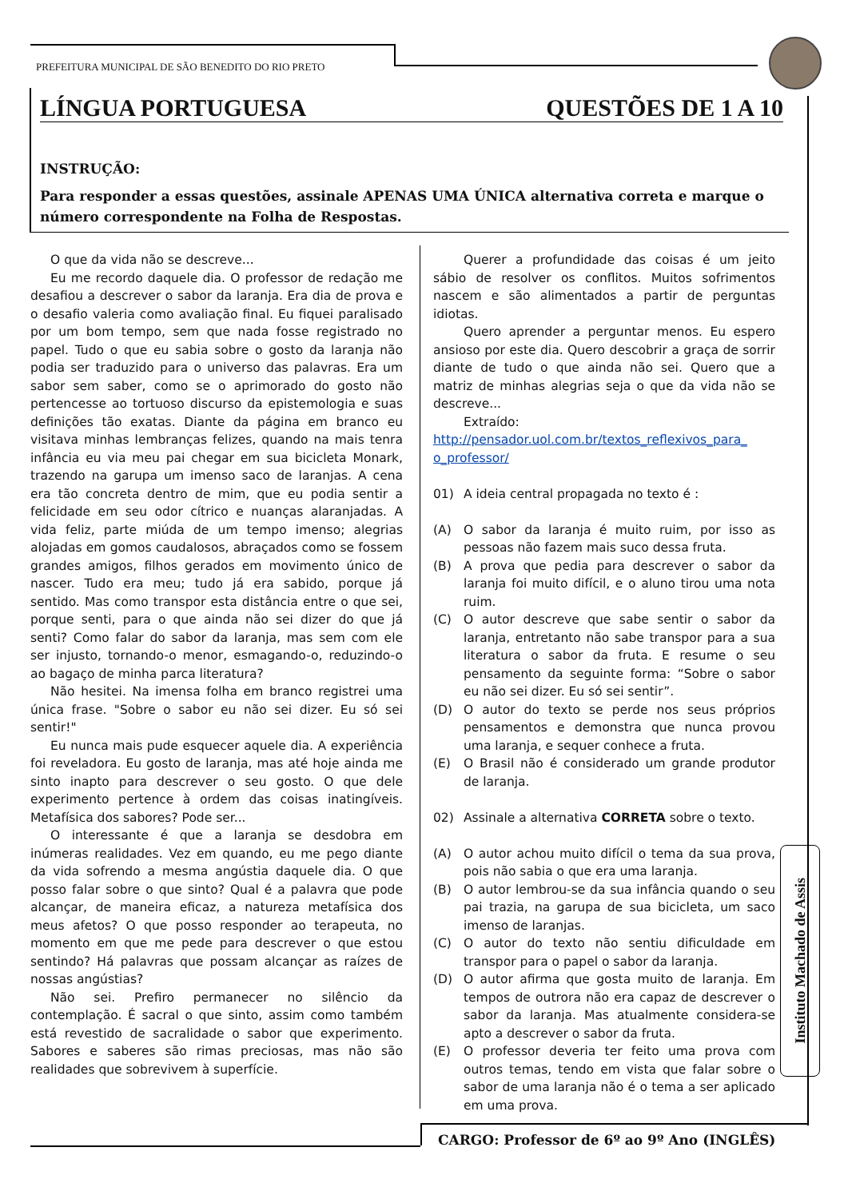PREFEITURA MUNICIPAL DE SÃO BENEDITO DO RIO PRETO
LÍNGUA PORTUGUESA QUESTÕES DE 1 A 10
INSTRUÇÃO:
Para responder a essas questões, assinale APENAS UMA ÚNICA alternativa correta e marque o número correspondente na Folha de Respostas.
O que da vida não se descreve...
Eu me recordo daquele dia. O professor de redação me desafiou a descrever o sabor da laranja. Era dia de prova e o desafio valeria como avaliação final. Eu fiquei paralisado por um bom tempo, sem que nada fosse registrado no papel. Tudo o que eu sabia sobre o gosto da laranja não podia ser traduzido para o universo das palavras. Era um sabor sem saber, como se o aprimorado do gosto não pertencesse ao tortuoso discurso da epistemologia e suas definições tão exatas. Diante da página em branco eu visitava minhas lembranças felizes, quando na mais tenra infância eu via meu pai chegar em sua bicicleta Monark, trazendo na garupa um imenso saco de laranjas. A cena era tão concreta dentro de mim, que eu podia sentir a felicidade em seu odor cítrico e nuanças alaranjadas. A vida feliz, parte miúda de um tempo imenso; alegrias alojadas em gomos caudalosos, abraçados como se fossem grandes amigos, filhos gerados em movimento único de nascer. Tudo era meu; tudo já era sabido, porque já sentido. Mas como transpor esta distância entre o que sei, porque senti, para o que ainda não sei dizer do que já senti? Como falar do sabor da laranja, mas sem com ele ser injusto, tornando-o menor, esmagando-o, reduzindo-o ao bagaço de minha parca literatura?
Não hesitei. Na imensa folha em branco registrei uma única frase. "Sobre o sabor eu não sei dizer. Eu só sei sentir!"
Eu nunca mais pude esquecer aquele dia. A experiência foi reveladora. Eu gosto de laranja, mas até hoje ainda me sinto inapto para descrever o seu gosto. O que dele experimento pertence à ordem das coisas inatingíveis. Metafísica dos sabores? Pode ser...
O interessante é que a laranja se desdobra em inúmeras realidades. Vez em quando, eu me pego diante da vida sofrendo a mesma angústia daquele dia. O que posso falar sobre o que sinto? Qual é a palavra que pode alcançar, de maneira eficaz, a natureza metafísica dos meus afetos? O que posso responder ao terapeuta, no momento em que me pede para descrever o que estou sentindo? Há palavras que possam alcançar as raízes de nossas angústias?
Não sei. Prefiro permanecer no silêncio da contemplação. É sacral o que sinto, assim como também está revestido de sacralidade o sabor que experimento. Sabores e saberes são rimas preciosas, mas não são realidades que sobrevivem à superfície.
Querer a profundidade das coisas é um jeito sábio de resolver os conflitos. Muitos sofrimentos nascem e são alimentados a partir de perguntas idiotas.
Quero aprender a perguntar menos. Eu espero ansioso por este dia. Quero descobrir a graça de sorrir diante de tudo o que ainda não sei. Quero que a matriz de minhas alegrias seja o que da vida não se descreve...
Extraído:
http://pensador.uol.com.br/textos_reflexivos_para_ o_professor/
01) A ideia central propagada no texto é :
(A) O sabor da laranja é muito ruim, por isso as pessoas não fazem mais suco dessa fruta.
(B) A prova que pedia para descrever o sabor da laranja foi muito difícil, e o aluno tirou uma nota ruim.
(C) O autor descreve que sabe sentir o sabor da laranja, entretanto não sabe transpor para a sua literatura o sabor da fruta. E resume o seu pensamento da seguinte forma: “Sobre o sabor eu não sei dizer. Eu só sei sentir”.
(D) O autor do texto se perde nos seus próprios pensamentos e demonstra que nunca provou uma laranja, e sequer conhece a fruta.
(E) O Brasil não é considerado um grande produtor de laranja.
02) Assinale a alternativa CORRETA sobre o texto.
(A) O autor achou muito difícil o tema da sua prova, pois não sabia o que era uma laranja.
(B) O autor lembrou-se da sua infância quando o seu pai trazia, na garupa de sua bicicleta, um saco imenso de laranjas.
(C) O autor do texto não sentiu dificuldade em transpor para o papel o sabor da laranja.
(D) O autor afirma que gosta muito de laranja. Em tempos de outrora não era capaz de descrever o sabor da laranja. Mas atualmente considera-se apto a descrever o sabor da fruta.
(E) O professor deveria ter feito uma prova com outros temas, tendo em vista que falar sobre o sabor de uma laranja não é o tema a ser aplicado em uma prova.
Instituto Machado de Assis
CARGO: Professor de 6º ao 9º Ano (INGLÊS)